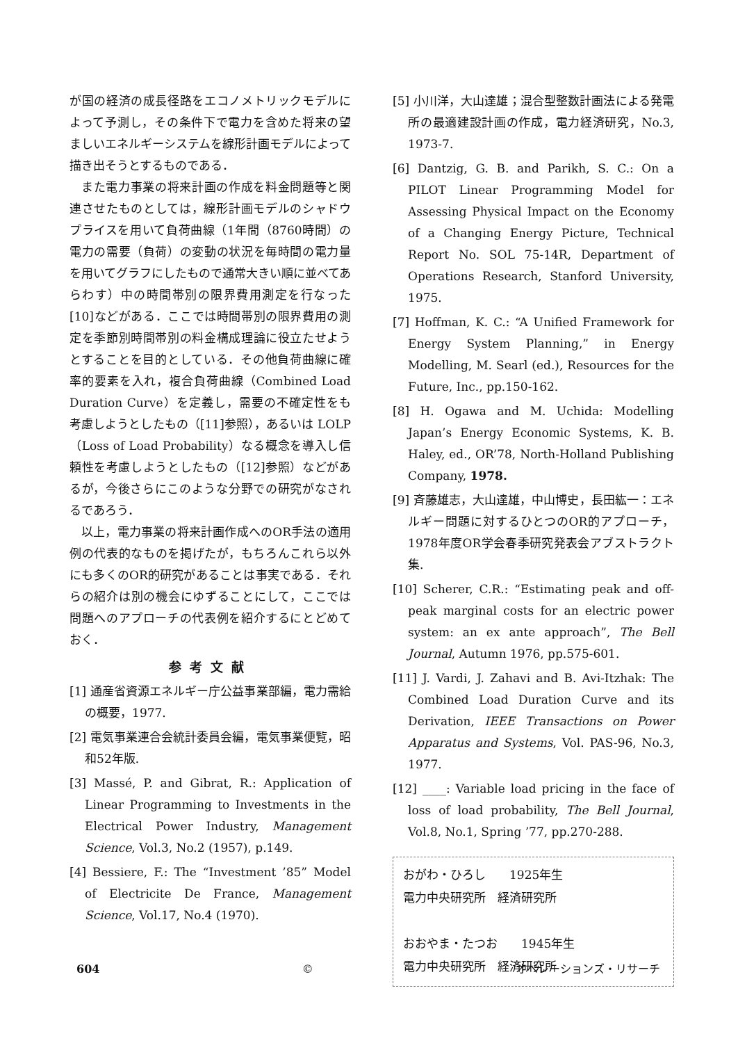が国の経済の成長径路をエコノメトリックモデルによって予測し，その条件下で電力を含めた将来の望ましいエネルギーシステムを線形計画モデルによって描き出そうとするものである．
また電力事業の将来計画の作成を料金問題等と関連させたものとしては，線形計画モデルのシャドウプライスを用いて負荷曲線（1年間（8760時間）の電力の需要（負荷）の変動の状況を毎時間の電力量を用いてグラフにしたもので通常大きい順に並べてあらわす）中の時間帯別の限界費用測定を行なった[10]などがある．ここでは時間帯別の限界費用の測定を季節別時間帯別の料金構成理論に役立たせようとすることを目的としている．その他負荷曲線に確率的要素を入れ，複合負荷曲線（Combined Load Duration Curve）を定義し，需要の不確定性をも考慮しようとしたもの（[11]参照），あるいは LOLP（Loss of Load Probability）なる概念を導入し信頼性を考慮しようとしたもの（[12]参照）などがあるが，今後さらにこのような分野での研究がなされるであろう．
以上，電力事業の将来計画作成へのOR手法の適用例の代表的なものを掲げたが，もちろんこれら以外にも多くのOR的研究があることは事実である．それらの紹介は別の機会にゆずることにして，ここでは問題へのアプローチの代表例を紹介するにとどめておく．
参考文献
[1] 通産省資源エネルギー庁公益事業部編，電力需給の概要，1977.
[2] 電気事業連合会統計委員会編，電気事業便覧，昭和52年版.
[3] Massé, P. and Gibrat, R.: Application of Linear Programming to Investments in the Electrical Power Industry, Management Science, Vol.3, No.2 (1957), p.149.
[4] Bessiere, F.: The “Investment ’85” Model of Electricite De France, Management Science, Vol.17, No.4 (1970).
[5] 小川洋，大山達雄；混合型整数計画法による発電所の最適建設計画の作成，電力経済研究，No.3, 1973-7.
[6] Dantzig, G. B. and Parikh, S. C.: On a PILOT Linear Programming Model for Assessing Physical Impact on the Economy of a Changing Energy Picture, Technical Report No. SOL 75-14R, Department of Operations Research, Stanford University, 1975.
[7] Hoffman, K. C.: “A Unified Framework for Energy System Planning,” in Energy Modelling, M. Searl (ed.), Resources for the Future, Inc., pp.150-162.
[8] H. Ogawa and M. Uchida: Modelling Japan’s Energy Economic Systems, K. B. Haley, ed., OR’78, North-Holland Publishing Company, 1978.
[9] 斉藤雄志，大山達雄，中山博史，長田紘一：エネルギー問題に対するひとつのOR的アプローチ，1978年度OR学会春季研究発表会アブストラクト集.
[10] Scherer, C.R.: “Estimating peak and off-peak marginal costs for an electric power system: an ex ante approach”, The Bell Journal, Autumn 1976, pp.575-601.
[11] J. Vardi, J. Zahavi and B. Avi-Itzhak: The Combined Load Duration Curve and its Derivation, IEEE Transactions on Power Apparatus and Systems, Vol. PAS-96, No.3, 1977.
[12] ____: Variable load pricing in the face of loss of load probability, The Bell Journal, Vol.8, No.1, Spring ’77, pp.270-288.
おがわ・ひろし　　1925年生
電力中央研究所　経済研究所
おおやま・たつお　　1945年生
電力中央研究所　経済研究所
604 © オペレーションズ・リサーチ